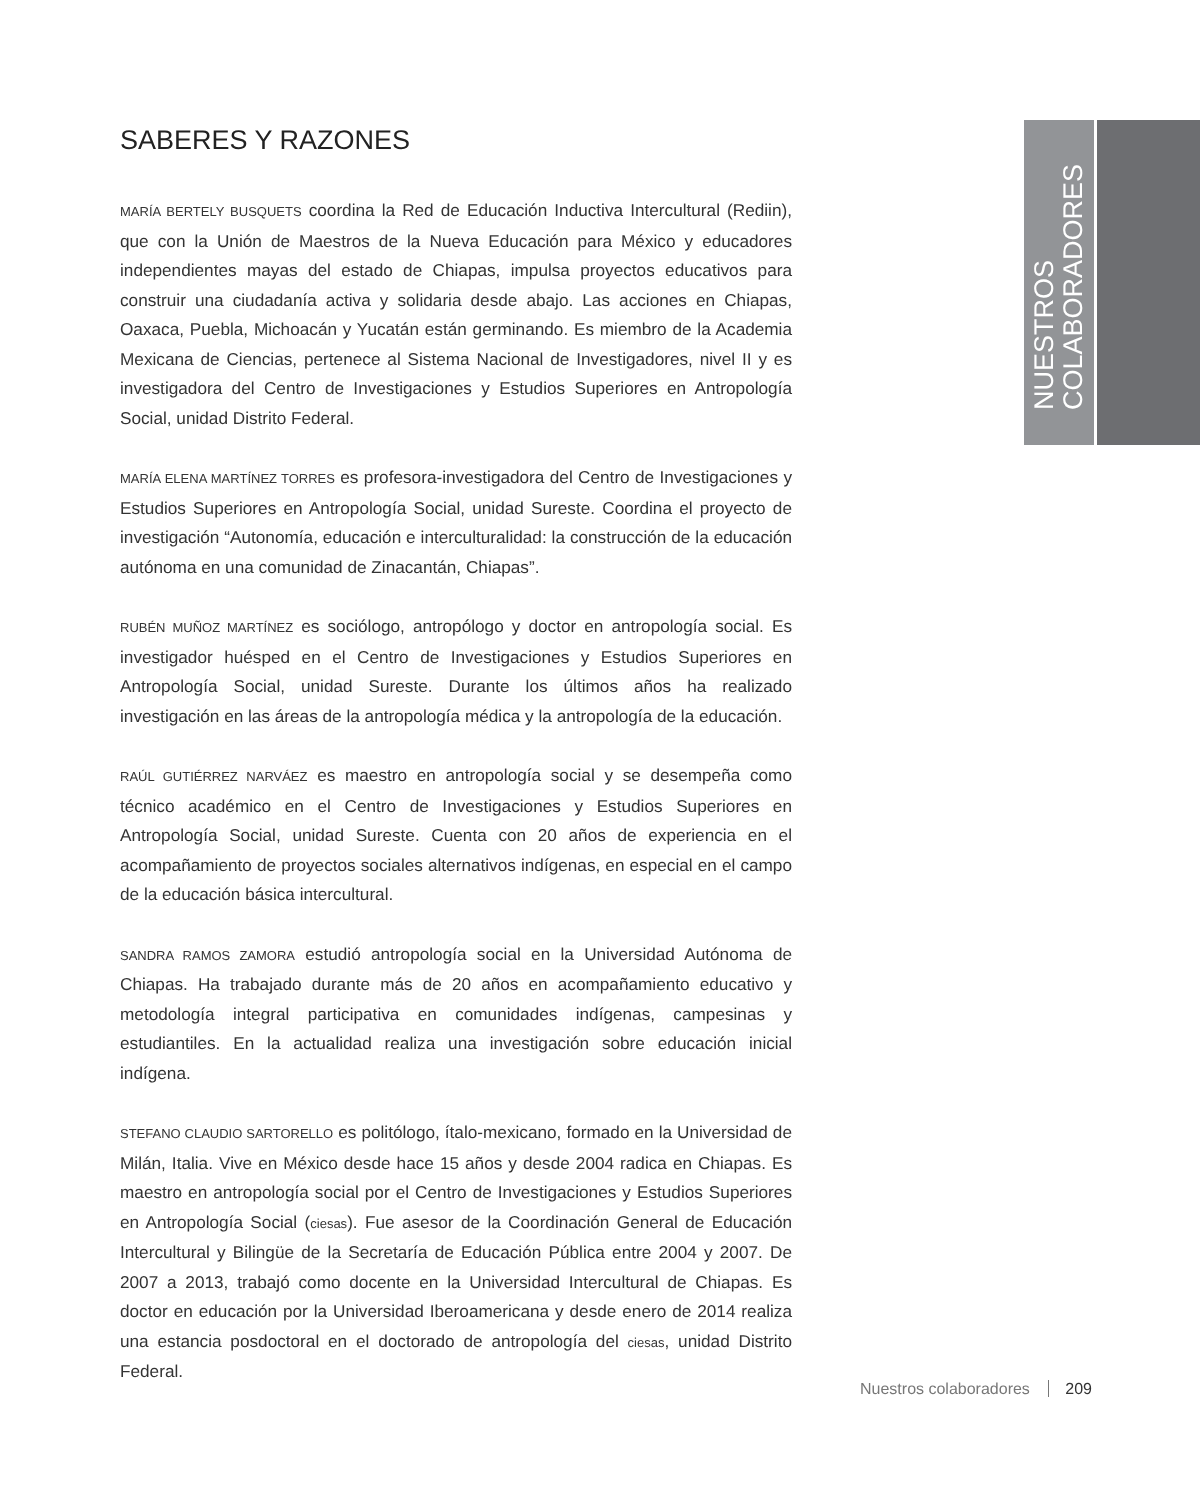NUESTROS COLABORADORES
SABERES Y RAZONES
MARÍA BERTELY BUSQUETS coordina la Red de Educación Inductiva Intercultural (Rediin), que con la Unión de Maestros de la Nueva Educación para México y educadores independientes mayas del estado de Chiapas, impulsa proyectos educativos para construir una ciudadanía activa y solidaria desde abajo. Las acciones en Chiapas, Oaxaca, Puebla, Michoacán y Yucatán están germinando. Es miembro de la Academia Mexicana de Ciencias, pertenece al Sistema Nacional de Investigadores, nivel II y es investigadora del Centro de Investigaciones y Estudios Superiores en Antropología Social, unidad Distrito Federal.
MARÍA ELENA MARTÍNEZ TORRES es profesora-investigadora del Centro de Investigaciones y Estudios Superiores en Antropología Social, unidad Sureste. Coordina el proyecto de investigación “Autonomía, educación e interculturalidad: la construcción de la educación autónoma en una comunidad de Zinacantán, Chiapas”.
RUBÉN MUÑOZ MARTÍNEZ es sociólogo, antropólogo y doctor en antropología social. Es investigador huésped en el Centro de Investigaciones y Estudios Superiores en Antropología Social, unidad Sureste. Durante los últimos años ha realizado investigación en las áreas de la antropología médica y la antropología de la educación.
RAÚL GUTIÉRREZ NARVÁEZ es maestro en antropología social y se desempeña como técnico académico en el Centro de Investigaciones y Estudios Superiores en Antropología Social, unidad Sureste. Cuenta con 20 años de experiencia en el acompañamiento de proyectos sociales alternativos indígenas, en especial en el campo de la educación básica intercultural.
SANDRA RAMOS ZAMORA estudió antropología social en la Universidad Autónoma de Chiapas. Ha trabajado durante más de 20 años en acompañamiento educativo y metodología integral participativa en comunidades indígenas, campesinas y estudiantiles. En la actualidad realiza una investigación sobre educación inicial indígena.
STEFANO CLAUDIO SARTORELLO es politólogo, ítalo-mexicano, formado en la Universidad de Milán, Italia. Vive en México desde hace 15 años y desde 2004 radica en Chiapas. Es maestro en antropología social por el Centro de Investigaciones y Estudios Superiores en Antropología Social (ciesas). Fue asesor de la Coordinación General de Educación Intercultural y Bilingüe de la Secretaría de Educación Pública entre 2004 y 2007. De 2007 a 2013, trabajó como docente en la Universidad Intercultural de Chiapas. Es doctor en educación por la Universidad Iberoamericana y desde enero de 2014 realiza una estancia posdoctoral en el doctorado de antropología del ciesas, unidad Distrito Federal.
Nuestros colaboradores 209